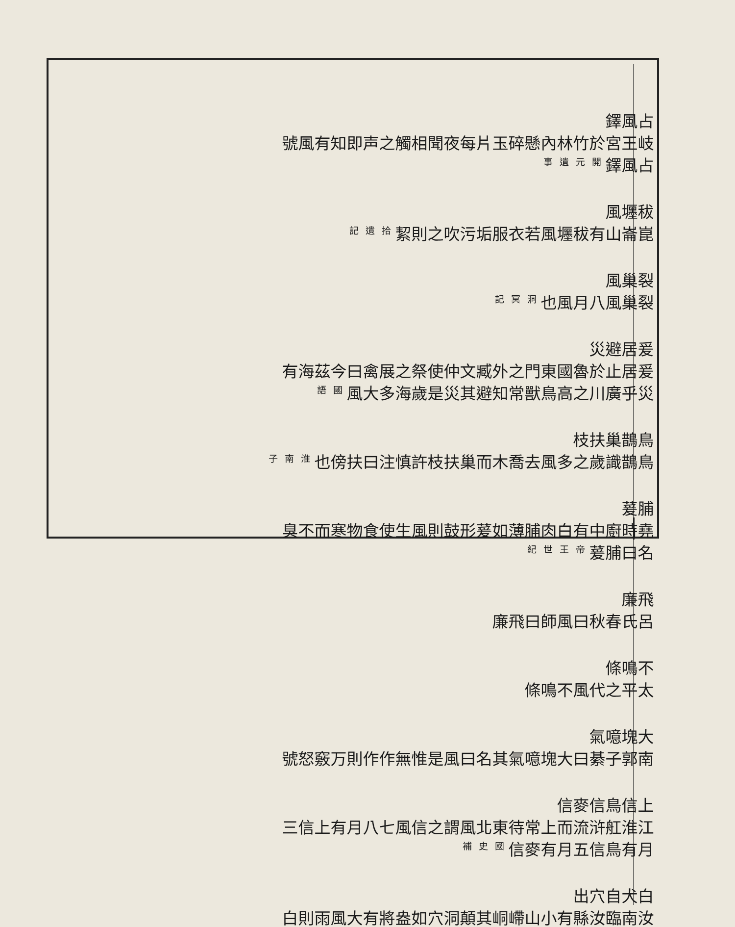占風鐸
岐王宮於竹林內懸碎玉片每夜聞相觸之声即知有風號
占風鐸 開元遺事
秡壥風
崑崙山有秡壥風若衣服垢污吹之則絜 拾遺記
裂巢風
裂巢風八月風也 洞冥記
爰居避災
爰居止於魯國東門之外臧文仲使祭之展禽曰今茲海有
災乎廣川之高鳥獸常知避其災是歲海多大風 國語
鳥鵲巢扶枝
鳥鵲識歲之多風去喬木而巢扶枝許慎注曰扶傍也 淮南子
脯萲
堯時廚中有白肉脯薄如萲形鼓則風生使食物寒而不臭
名曰脯萲 帝王世紀
飛廉
呂氏春秋曰風師曰飛廉
不鳴條
太平之代風不鳴條
大塊噫氣
南郭子綦曰大塊噫氣其名曰風是惟無作作則万竅怒號
上信鳥信麥信
江淮舡浒流而上常待東北風謂之信風七八月有上信三
月有鳥信五月有麥信 國史補
白犬自穴出
汝南臨汝縣有小山嵽峒其顛洞穴如盎將有大風雨則白